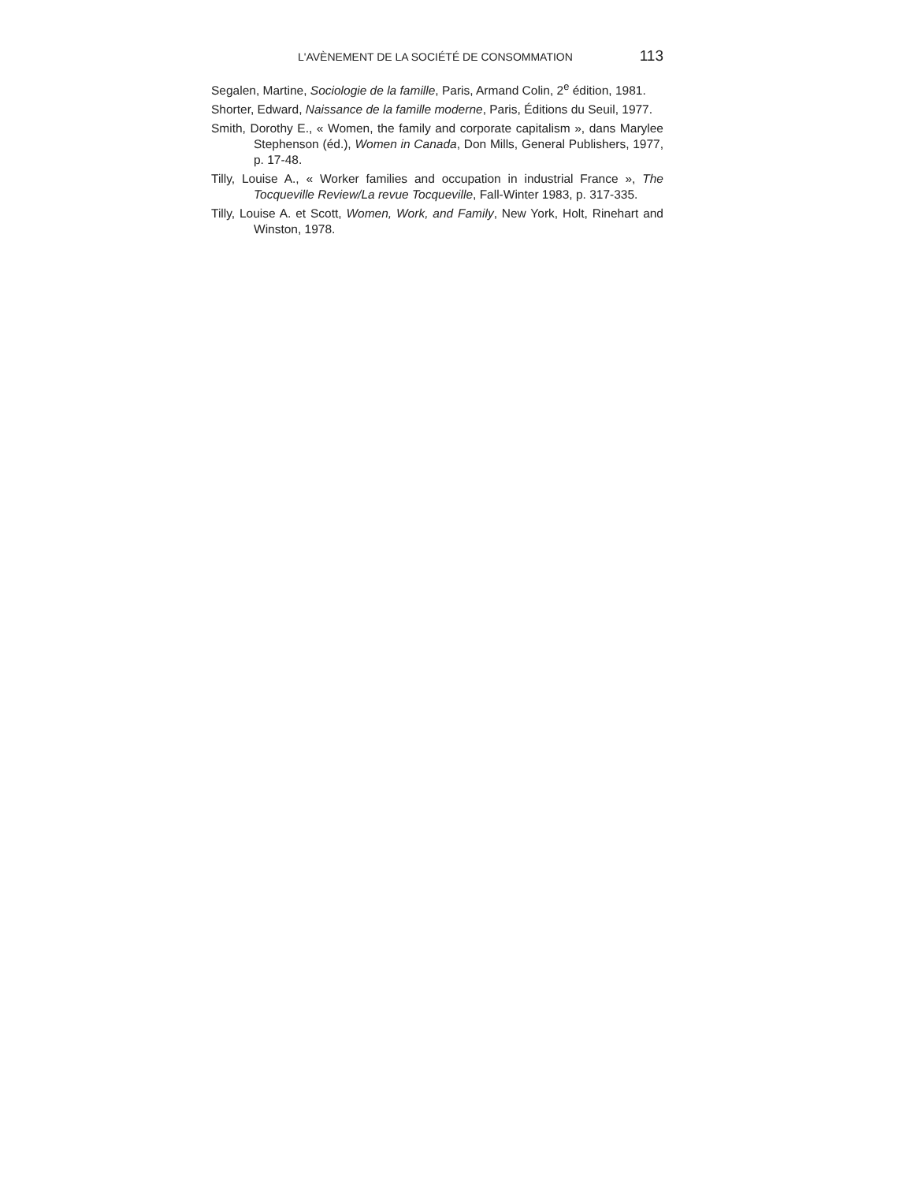L'AVÈNEMENT DE LA SOCIÉTÉ DE CONSOMMATION 113
Segalen, Martine, Sociologie de la famille, Paris, Armand Colin, 2<sup>e</sup> édition, 1981.
Shorter, Edward, Naissance de la famille moderne, Paris, Éditions du Seuil, 1977.
Smith, Dorothy E., « Women, the family and corporate capitalism », dans Marylee Stephenson (éd.), Women in Canada, Don Mills, General Publishers, 1977, p. 17-48.
Tilly, Louise A., « Worker families and occupation in industrial France », The Tocqueville Review/La revue Tocqueville, Fall-Winter 1983, p. 317-335.
Tilly, Louise A. et Scott, Women, Work, and Family, New York, Holt, Rinehart and Winston, 1978.